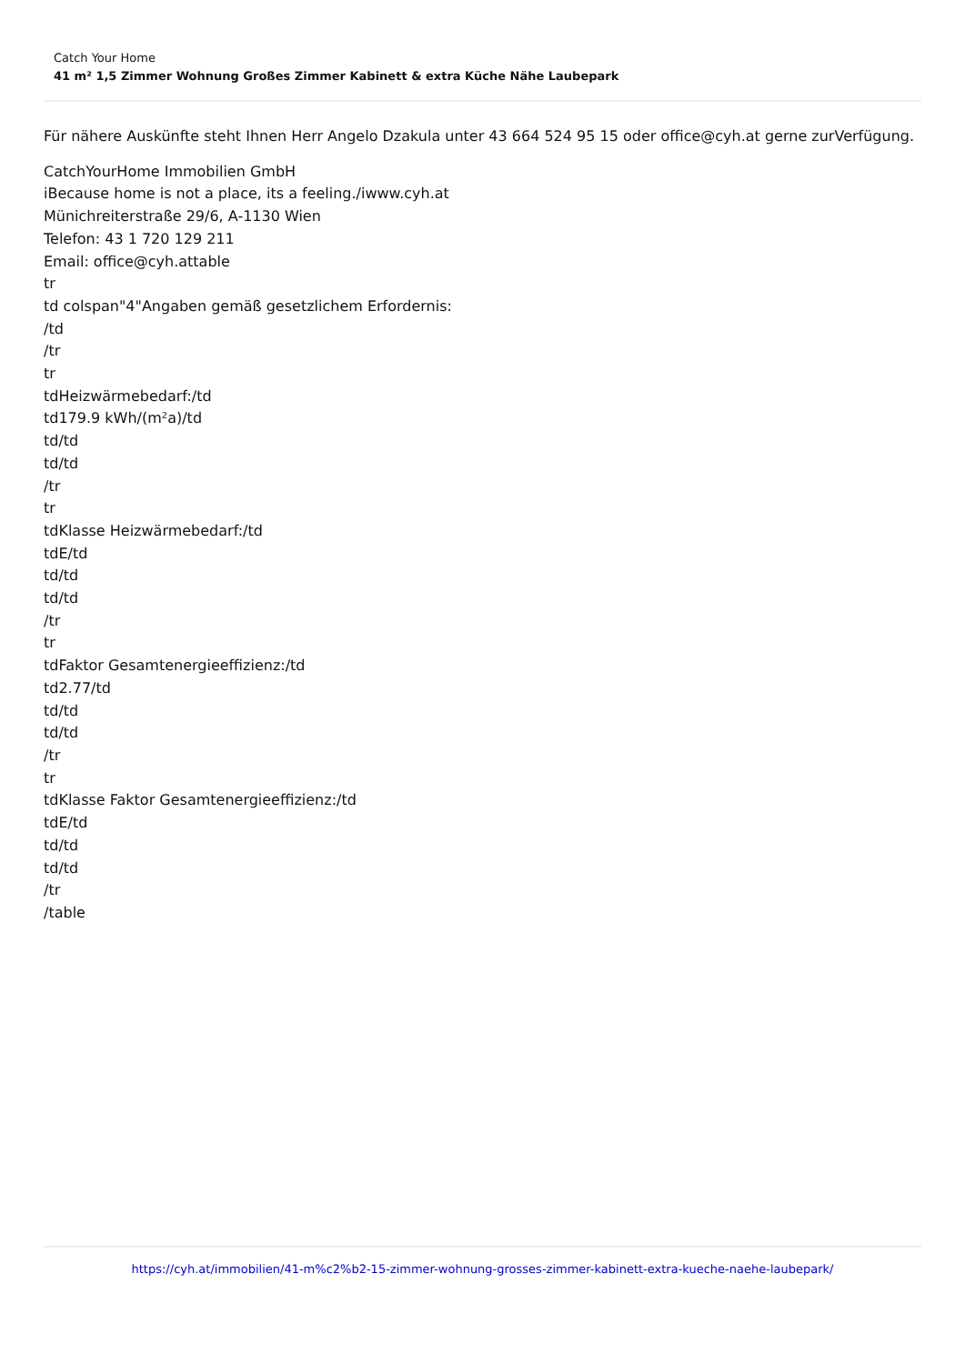Catch Your Home
41 m² 1,5 Zimmer Wohnung Großes Zimmer Kabinett & extra Küche Nähe Laubepark
Für nähere Auskünfte steht Ihnen Herr Angelo Dzakula unter 43 664 524 95 15 oder office@cyh.at gerne zurVerfügung.
CatchYourHome Immobilien GmbH
iBecause home is not a place, its a feeling./iwww.cyh.at
Münichreiterstraße 29/6, A-1130 Wien
Telefon: 43 1 720 129 211
Email: office@cyh.attable
tr
td colspan"4"Angaben gemäß gesetzlichem Erfordernis:
/td
/tr
tr
tdHeizwärmebedarf:/td
td179.9 kWh/(m²a)/td
td/td
td/td
/tr
tr
tdKlasse Heizwärmebedarf:/td
tdE/td
td/td
td/td
/tr
tr
tdFaktor Gesamtenergieeffizienz:/td
td2.77/td
td/td
td/td
/tr
tr
tdKlasse Faktor Gesamtenergieeffizienz:/td
tdE/td
td/td
td/td
/tr
/table
https://cyh.at/immobilien/41-m%c2%b2-15-zimmer-wohnung-grosses-zimmer-kabinett-extra-kueche-naehe-laubepark/